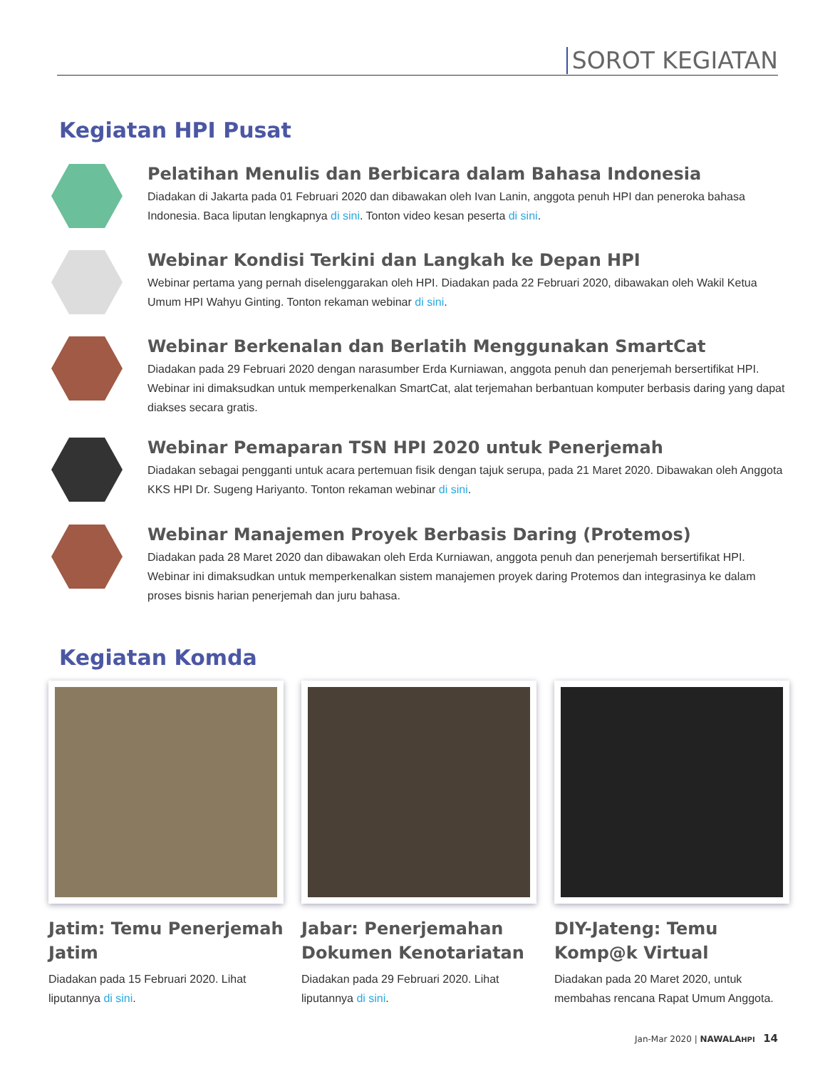SOROT KEGIATAN
Kegiatan HPI Pusat
Pelatihan Menulis dan Berbicara dalam Bahasa Indonesia
Diadakan di Jakarta pada 01 Februari 2020 dan dibawakan oleh Ivan Lanin, anggota penuh HPI dan peneroka bahasa Indonesia. Baca liputan lengkapnya di sini. Tonton video kesan peserta di sini.
Webinar Kondisi Terkini dan Langkah ke Depan HPI
Webinar pertama yang pernah diselenggarakan oleh HPI. Diadakan pada 22 Februari 2020, dibawakan oleh Wakil Ketua Umum HPI Wahyu Ginting. Tonton rekaman webinar di sini.
Webinar Berkenalan dan Berlatih Menggunakan SmartCat
Diadakan pada 29 Februari 2020 dengan narasumber Erda Kurniawan, anggota penuh dan penerjemah bersertifikat HPI. Webinar ini dimaksudkan untuk memperkenalkan SmartCat, alat terjemahan berbantuan komputer berbasis daring yang dapat diakses secara gratis.
Webinar Pemaparan TSN HPI 2020 untuk Penerjemah
Diadakan sebagai pengganti untuk acara pertemuan fisik dengan tajuk serupa, pada 21 Maret 2020. Dibawakan oleh Anggota KKS HPI Dr. Sugeng Hariyanto. Tonton rekaman webinar di sini.
Webinar Manajemen Proyek Berbasis Daring (Protemos)
Diadakan pada 28 Maret 2020 dan dibawakan oleh Erda Kurniawan, anggota penuh dan penerjemah bersertifikat HPI. Webinar ini dimaksudkan untuk memperkenalkan sistem manajemen proyek daring Protemos dan integrasinya ke dalam proses bisnis harian penerjemah dan juru bahasa.
Kegiatan Komda
Jatim: Temu Penerjemah Jatim
Diadakan pada 15 Februari 2020. Lihat liputannya di sini.
Jabar: Penerjemahan Dokumen Kenotariatan
Diadakan pada 29 Februari 2020. Lihat liputannya di sini.
DIY-Jateng: Temu Komp@k Virtual
Diadakan pada 20 Maret 2020, untuk membahas rencana Rapat Umum Anggota.
Jan-Mar 2020 | NAWALAHPI 14